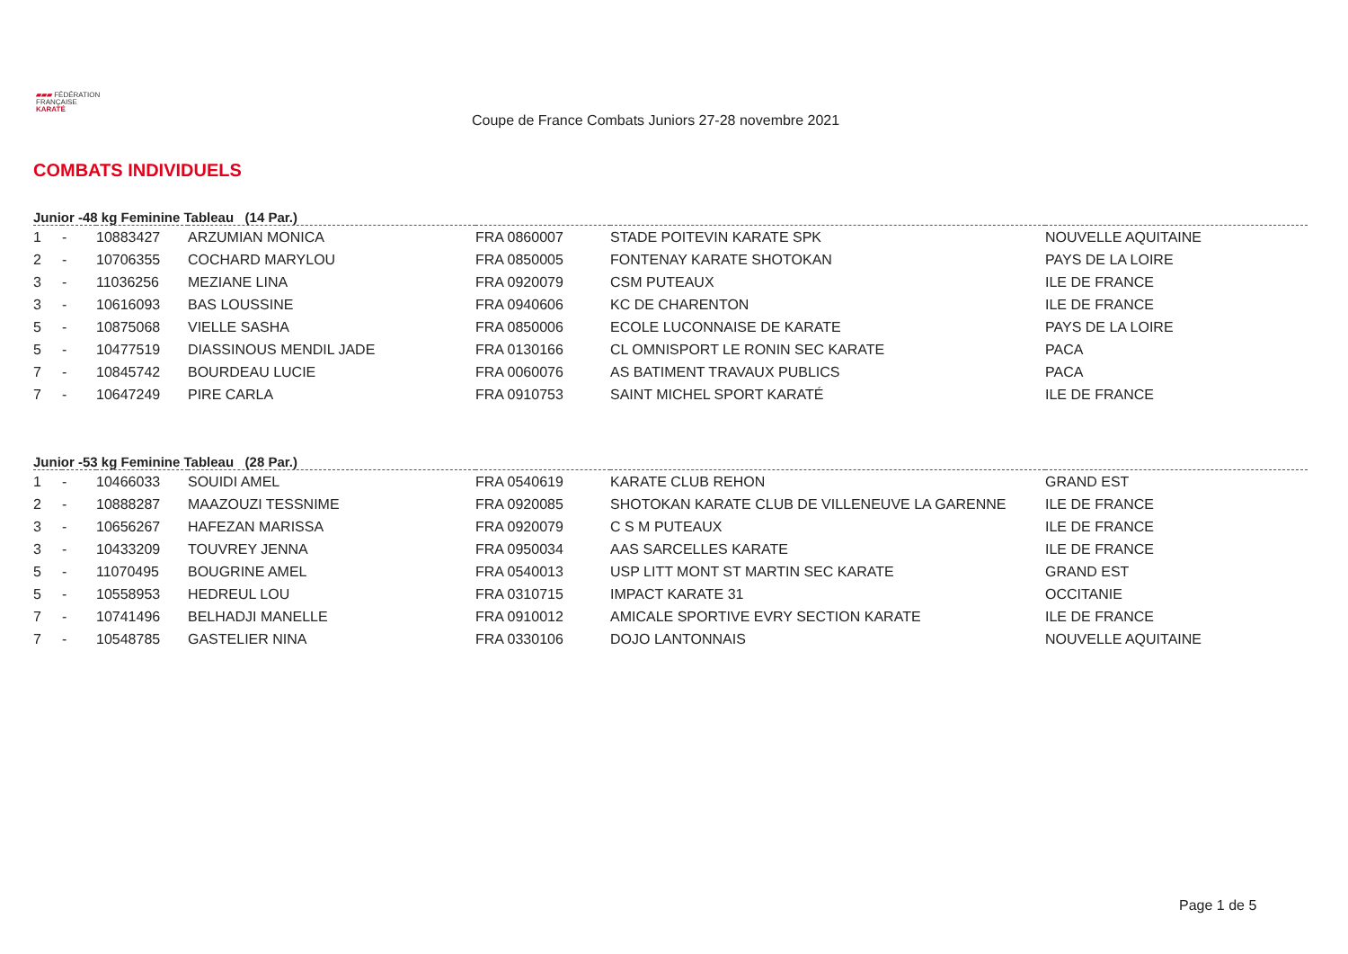▰▰▰ FÉDÉRATION
FRANÇAISE
KARATÉ
Coupe de France Combats Juniors 27-28 novembre 2021
COMBATS INDIVIDUELS
Junior -48 kg Feminine Tableau (14 Par.)
| 1 | - | 10883427 | ARZUMIAN MONICA | FRA 0860007 | STADE POITEVIN KARATE SPK | NOUVELLE AQUITAINE |
| 2 | - | 10706355 | COCHARD MARYLOU | FRA 0850005 | FONTENAY KARATE SHOTOKAN | PAYS DE LA LOIRE |
| 3 | - | 11036256 | MEZIANE LINA | FRA 0920079 | CSM PUTEAUX | ILE DE FRANCE |
| 3 | - | 10616093 | BAS LOUSSINE | FRA 0940606 | KC DE CHARENTON | ILE DE FRANCE |
| 5 | - | 10875068 | VIELLE SASHA | FRA 0850006 | ECOLE LUCONNAISE DE KARATE | PAYS DE LA LOIRE |
| 5 | - | 10477519 | DIASSINOUS MENDIL JADE | FRA 0130166 | CL OMNISPORT LE RONIN SEC KARATE | PACA |
| 7 | - | 10845742 | BOURDEAU LUCIE | FRA 0060076 | AS BATIMENT TRAVAUX PUBLICS | PACA |
| 7 | - | 10647249 | PIRE CARLA | FRA 0910753 | SAINT MICHEL SPORT KARATÉ | ILE DE FRANCE |
Junior -53 kg Feminine Tableau (28 Par.)
| 1 | - | 10466033 | SOUIDI AMEL | FRA 0540619 | KARATE CLUB REHON | GRAND EST |
| 2 | - | 10888287 | MAAZOUZI TESSNIME | FRA 0920085 | SHOTOKAN KARATE CLUB DE VILLENEUVE LA GARENNE | ILE DE FRANCE |
| 3 | - | 10656267 | HAFEZAN MARISSA | FRA 0920079 | C S M PUTEAUX | ILE DE FRANCE |
| 3 | - | 10433209 | TOUVREY JENNA | FRA 0950034 | AAS SARCELLES KARATE | ILE DE FRANCE |
| 5 | - | 11070495 | BOUGRINE AMEL | FRA 0540013 | USP LITT MONT ST MARTIN SEC KARATE | GRAND EST |
| 5 | - | 10558953 | HEDREUL LOU | FRA 0310715 | IMPACT KARATE 31 | OCCITANIE |
| 7 | - | 10741496 | BELHADJI MANELLE | FRA 0910012 | AMICALE SPORTIVE EVRY SECTION KARATE | ILE DE FRANCE |
| 7 | - | 10548785 | GASTELIER NINA | FRA 0330106 | DOJO LANTONNAIS | NOUVELLE AQUITAINE |
Page 1 de 5